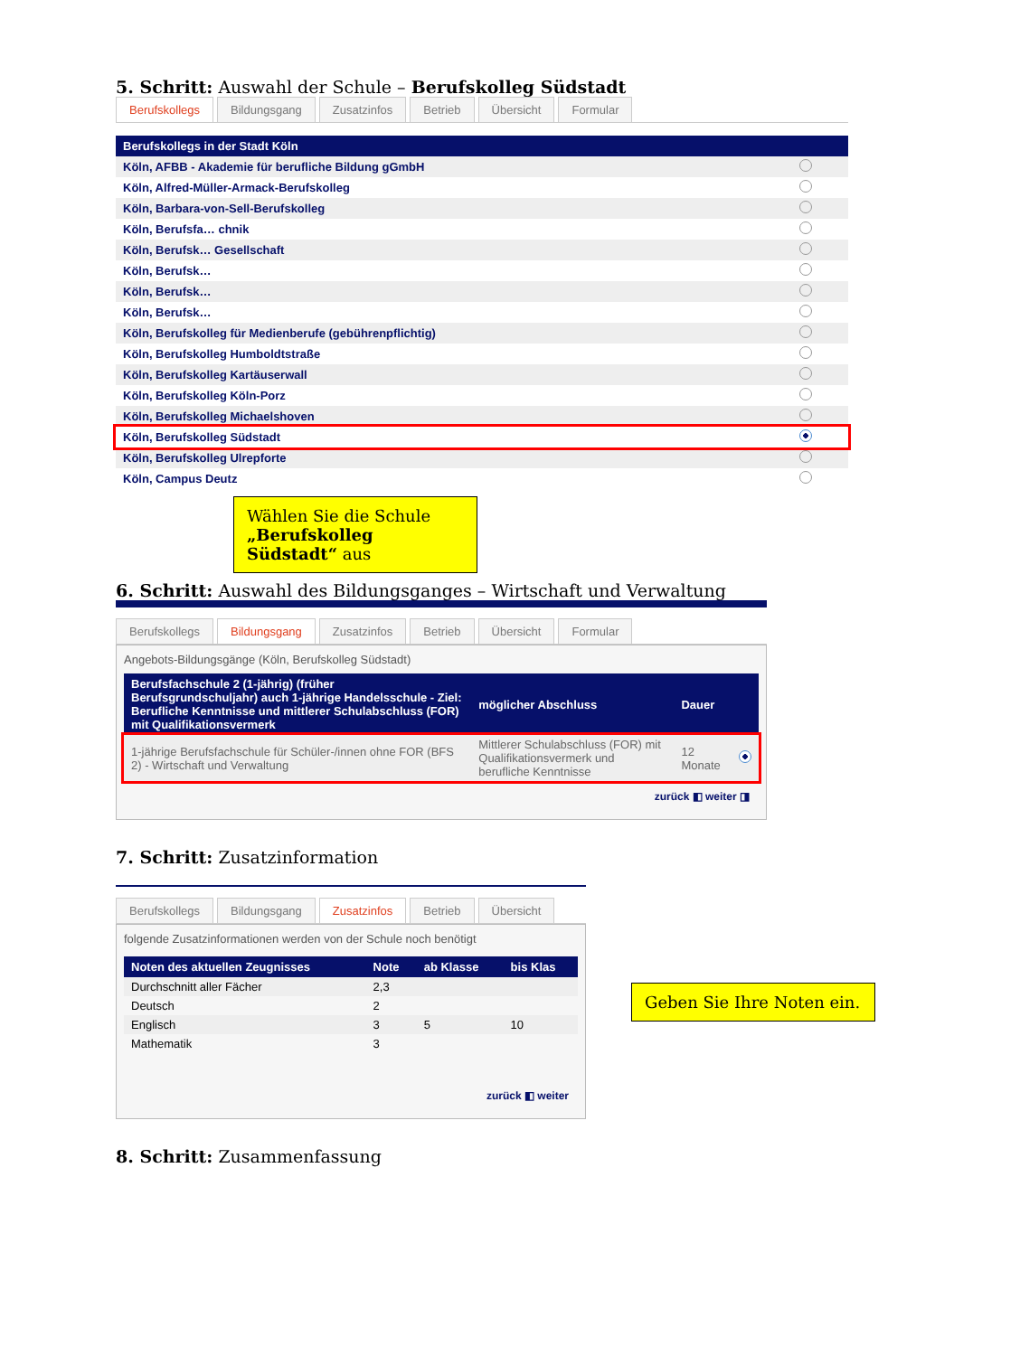5. Schritt: Auswahl der Schule – Berufskolleg Südstadt
Berufskollegs Bildungsgang Zusatzinfos Betrieb Übersicht Formular
| Berufskollegs in der Stadt Köln | |
| --- | --- |
| Köln, AFBB - Akademie für berufliche Bildung gGmbH | |
| Köln, Alfred-Müller-Armack-Berufskolleg | |
| Köln, Barbara-von-Sell-Berufskolleg | |
| Köln, Berufsfa… chnik | |
| Köln, Berufsk… Gesellschaft | |
| Köln, Berufsk… | |
| Köln, Berufsk… | |
| Köln, Berufsk… | |
| Köln, Berufskolleg für Medienberufe (gebührenpflichtig) | |
| Köln, Berufskolleg Humboldtstraße | |
| Köln, Berufskolleg Kartäuserwall | |
| Köln, Berufskolleg Köln-Porz | |
| Köln, Berufskolleg Michaelshoven | |
| Köln, Berufskolleg Südstadt | |
| Köln, Berufskolleg Ulrepforte | |
| Köln, Campus Deutz | |
Wählen Sie die Schule „Berufskolleg Südstadt“ aus
6. Schritt: Auswahl des Bildungsganges – Wirtschaft und Verwaltung
Berufskollegs Bildungsgang Zusatzinfos Betrieb Übersicht Formular
Angebots-Bildungsgänge (Köln, Berufskolleg Südstadt)
| Berufsfachschule 2 (1-jährig) (früher Berufsgrundschuljahr) auch 1-jährige Handelsschule - Ziel: Berufliche Kenntnisse und mittlerer Schulabschluss (FOR) mit Qualifikationsvermerk | möglicher Abschluss | Dauer | |
| --- | --- | --- | --- |
| 1-jährige Berufsfachschule für Schüler-/innen ohne FOR (BFS 2) - Wirtschaft und Verwaltung | Mittlerer Schulabschluss (FOR) mit Qualifikationsvermerk und berufliche Kenntnisse | 12 Monate | |
zurück ◧ weiter ◨
7. Schritt: Zusatzinformation
Berufskollegs Bildungsgang Zusatzinfos Betrieb Übersicht
folgende Zusatzinformationen werden von der Schule noch benötigt
| Noten des aktuellen Zeugnisses | Note | ab Klasse | bis Klas |
| --- | --- | --- | --- |
| Durchschnitt aller Fächer | 2,3 | | |
| Deutsch | 2 | | |
| Englisch | 3 | 5 | 10 |
| Mathematik | 3 | | |
zurück ◧ weiter
Geben Sie Ihre Noten ein.
8. Schritt: Zusammenfassung